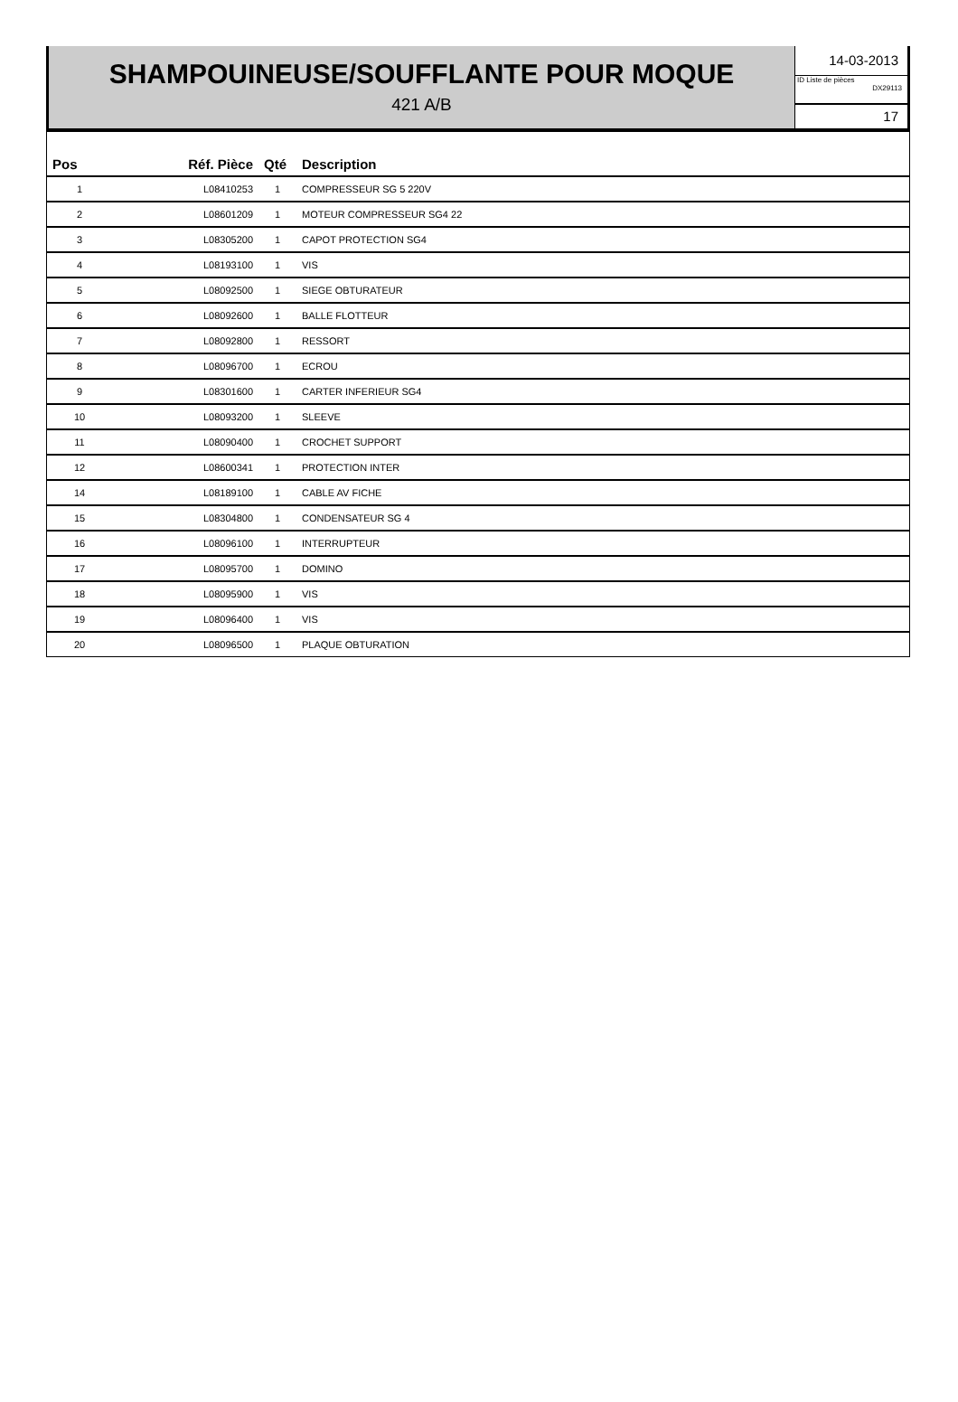SHAMPOUINEUSE/SOUFFLANTE POUR MOQUE
421 A/B
14-03-2013
ID Liste de pièces
DX29113
17
| Pos | Réf. Pièce | Qté | Description |
| --- | --- | --- | --- |
| 1 | L08410253 | 1 | COMPRESSEUR SG 5 220V |
| 2 | L08601209 | 1 | MOTEUR COMPRESSEUR SG4 22 |
| 3 | L08305200 | 1 | CAPOT PROTECTION SG4 |
| 4 | L08193100 | 1 | VIS |
| 5 | L08092500 | 1 | SIEGE OBTURATEUR |
| 6 | L08092600 | 1 | BALLE FLOTTEUR |
| 7 | L08092800 | 1 | RESSORT |
| 8 | L08096700 | 1 | ECROU |
| 9 | L08301600 | 1 | CARTER INFERIEUR SG4 |
| 10 | L08093200 | 1 | SLEEVE |
| 11 | L08090400 | 1 | CROCHET SUPPORT |
| 12 | L08600341 | 1 | PROTECTION INTER |
| 14 | L08189100 | 1 | CABLE AV FICHE |
| 15 | L08304800 | 1 | CONDENSATEUR SG 4 |
| 16 | L08096100 | 1 | INTERRUPTEUR |
| 17 | L08095700 | 1 | DOMINO |
| 18 | L08095900 | 1 | VIS |
| 19 | L08096400 | 1 | VIS |
| 20 | L08096500 | 1 | PLAQUE OBTURATION |